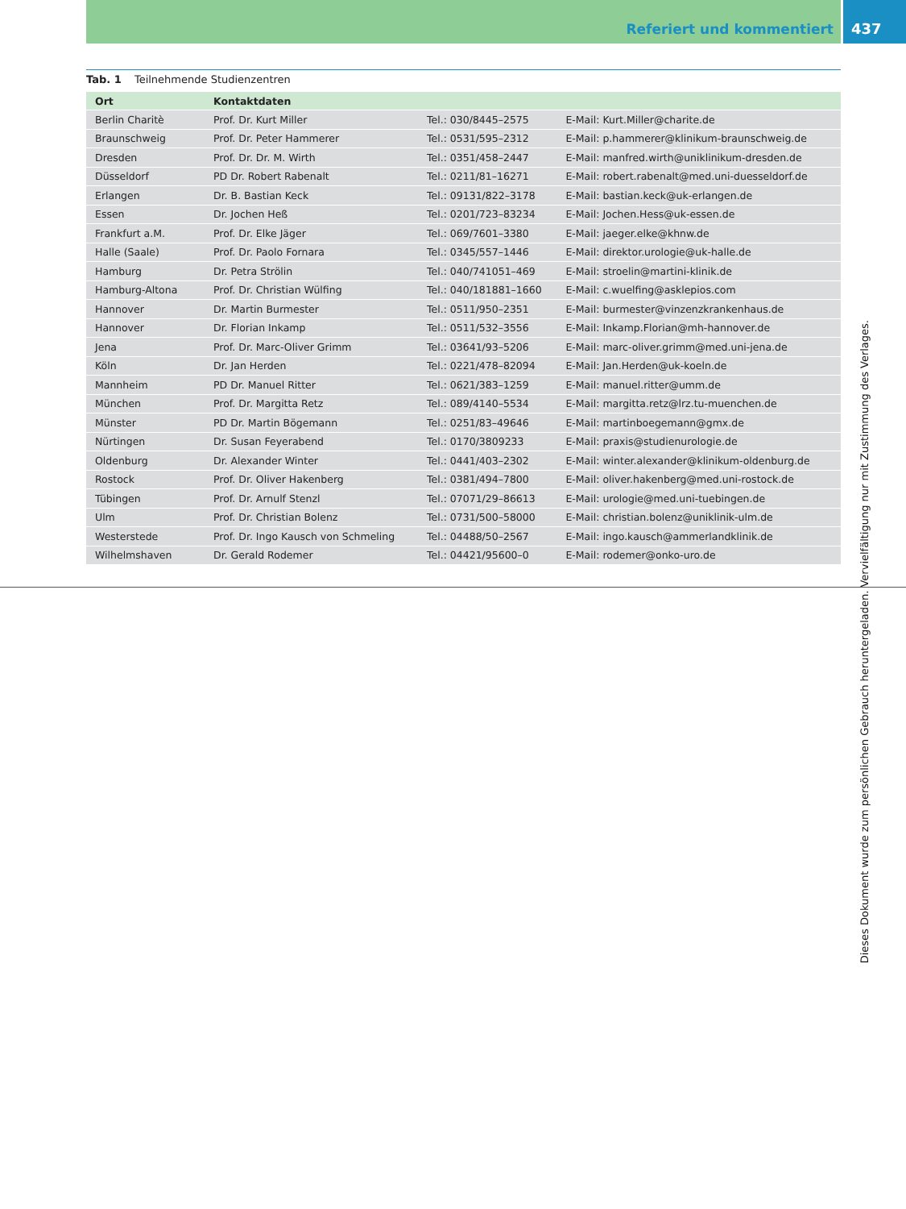Referiert und kommentiert 437
Tab. 1 Teilnehmende Studienzentren
| Ort | Kontaktdaten | | |
| --- | --- | --- | --- |
| Berlin Charitè | Prof. Dr. Kurt Miller | Tel.: 030/8445–2575 | E-Mail: Kurt.Miller@charite.de |
| Braunschweig | Prof. Dr. Peter Hammerer | Tel.: 0531/595–2312 | E-Mail: p.hammerer@klinikum-braunschweig.de |
| Dresden | Prof. Dr. Dr. M. Wirth | Tel.: 0351/458–2447 | E-Mail: manfred.wirth@uniklinikum-dresden.de |
| Düsseldorf | PD Dr. Robert Rabenalt | Tel.: 0211/81–16271 | E-Mail: robert.rabenalt@med.uni-duesseldorf.de |
| Erlangen | Dr. B. Bastian Keck | Tel.: 09131/822–3178 | E-Mail: bastian.keck@uk-erlangen.de |
| Essen | Dr. Jochen Heß | Tel.: 0201/723–83234 | E-Mail: Jochen.Hess@uk-essen.de |
| Frankfurt a.M. | Prof. Dr. Elke Jäger | Tel.: 069/7601–3380 | E-Mail: jaeger.elke@khnw.de |
| Halle (Saale) | Prof. Dr. Paolo Fornara | Tel.: 0345/557–1446 | E-Mail: direktor.urologie@uk-halle.de |
| Hamburg | Dr. Petra Strölin | Tel.: 040/741051–469 | E-Mail: stroelin@martini-klinik.de |
| Hamburg-Altona | Prof. Dr. Christian Wülfing | Tel.: 040/181881–1660 | E-Mail: c.wuelfing@asklepios.com |
| Hannover | Dr. Martin Burmester | Tel.: 0511/950–2351 | E-Mail: burmester@vinzenzkrankenhaus.de |
| Hannover | Dr. Florian Inkamp | Tel.: 0511/532–3556 | E-Mail: Inkamp.Florian@mh-hannover.de |
| Jena | Prof. Dr. Marc-Oliver Grimm | Tel.: 03641/93–5206 | E-Mail: marc-oliver.grimm@med.uni-jena.de |
| Köln | Dr. Jan Herden | Tel.: 0221/478–82094 | E-Mail: Jan.Herden@uk-koeln.de |
| Mannheim | PD Dr. Manuel Ritter | Tel.: 0621/383–1259 | E-Mail: manuel.ritter@umm.de |
| München | Prof. Dr. Margitta Retz | Tel.: 089/4140–5534 | E-Mail: margitta.retz@lrz.tu-muenchen.de |
| Münster | PD Dr. Martin Bögemann | Tel.: 0251/83–49646 | E-Mail: martinboegemann@gmx.de |
| Nürtingen | Dr. Susan Feyerabend | Tel.: 0170/3809233 | E-Mail: praxis@studienurologie.de |
| Oldenburg | Dr. Alexander Winter | Tel.: 0441/403–2302 | E-Mail: winter.alexander@klinikum-oldenburg.de |
| Rostock | Prof. Dr. Oliver Hakenberg | Tel.: 0381/494–7800 | E-Mail: oliver.hakenberg@med.uni-rostock.de |
| Tübingen | Prof. Dr. Arnulf Stenzl | Tel.: 07071/29–86613 | E-Mail: urologie@med.uni-tuebingen.de |
| Ulm | Prof. Dr. Christian Bolenz | Tel.: 0731/500–58000 | E-Mail: christian.bolenz@uniklinik-ulm.de |
| Westerstede | Prof. Dr. Ingo Kausch von Schmeling | Tel.: 04488/50–2567 | E-Mail: ingo.kausch@ammerlandklinik.de |
| Wilhelmshaven | Dr. Gerald Rodemer | Tel.: 04421/95600–0 | E-Mail: rodemer@onko-uro.de |
Dieses Dokument wurde zum persönlichen Gebrauch heruntergeladen. Vervielfältigung nur mit Zustimmung des Verlages.